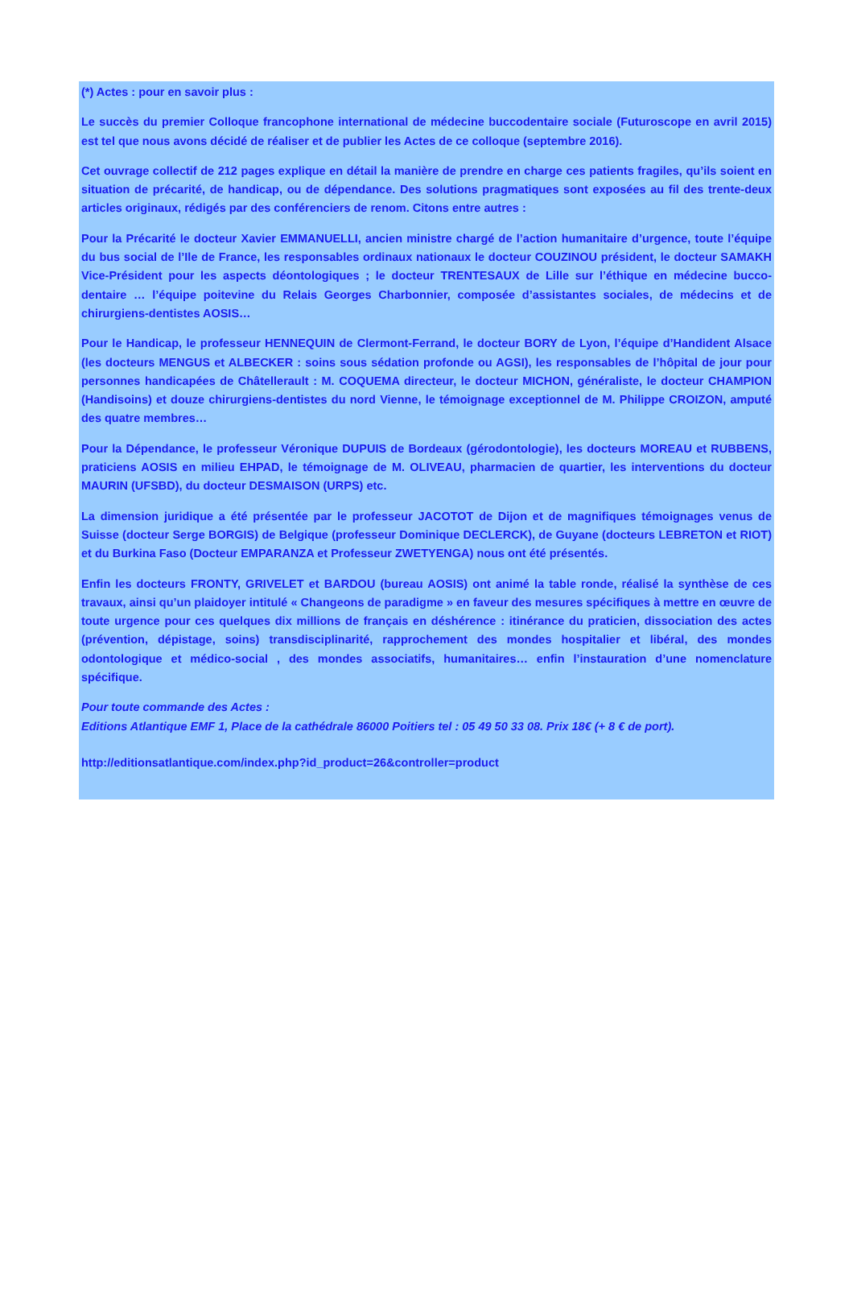(*) Actes : pour en savoir plus :
Le succès du premier Colloque francophone international de médecine buccodentaire sociale (Futuroscope en avril 2015) est tel que nous avons décidé de réaliser et de publier les Actes de ce colloque (septembre 2016).
Cet ouvrage collectif de 212 pages explique en détail la manière de prendre en charge ces patients fragiles, qu’ils soient en situation de précarité, de handicap, ou de dépendance. Des solutions pragmatiques sont exposées au fil des trente-deux articles originaux, rédigés par des conférenciers de renom. Citons entre autres :
Pour la Précarité le docteur Xavier EMMANUELLI, ancien ministre chargé de l’action humanitaire d’urgence, toute l’équipe du bus social de l’Ile de France, les responsables ordinaux nationaux le docteur COUZINOU président, le docteur SAMAKH Vice-Président pour les aspects déontologiques ; le docteur TRENTESAUX de Lille sur l’éthique en médecine bucco-dentaire … l’équipe poitevine du Relais Georges Charbonnier, composée d’assistantes sociales, de médecins et de chirurgiens-dentistes AOSIS…
Pour le Handicap, le professeur HENNEQUIN de Clermont-Ferrand, le docteur BORY de Lyon, l’équipe d’Handident Alsace (les docteurs MENGUS et ALBECKER : soins sous sédation profonde ou AGSI), les responsables de l’hôpital de jour pour personnes handicapées de Châtellerault : M. COQUEMA directeur, le docteur MICHON, généraliste, le docteur CHAMPION (Handisoins) et douze chirurgiens-dentistes du nord Vienne, le témoignage exceptionnel de M. Philippe CROIZON, amputé des quatre membres…
Pour la Dépendance, le professeur Véronique DUPUIS de Bordeaux (gérodontologie), les docteurs MOREAU et RUBBENS, praticiens AOSIS en milieu EHPAD, le témoignage de M. OLIVEAU, pharmacien de quartier, les interventions du docteur MAURIN (UFSBD), du docteur DESMAISON (URPS) etc.
La dimension juridique a été présentée par le professeur JACOTOT de Dijon et de magnifiques témoignages venus de Suisse (docteur Serge BORGIS) de Belgique (professeur Dominique DECLERCK), de Guyane (docteurs LEBRETON et RIOT) et du Burkina Faso (Docteur EMPARANZA et Professeur ZWETYENGA) nous ont été présentés.
Enfin les docteurs FRONTY, GRIVELET et BARDOU (bureau AOSIS) ont animé la table ronde, réalisé la synthèse de ces travaux, ainsi qu’un plaidoyer intitulé « Changeons de paradigme » en faveur des mesures spécifiques à mettre en œuvre de toute urgence pour ces quelques dix millions de français en déshérence : itinérance du praticien, dissociation des actes (prévention, dépistage, soins) transdisciplinarité, rapprochement des mondes hospitalier et libéral, des mondes odontologique et médico-social , des mondes associatifs, humanitaires… enfin l’instauration d’une nomenclature spécifique.
Pour toute commande des Actes :
Editions Atlantique EMF 1, Place de la cathédrale 86000 Poitiers tel : 05 49 50 33 08. Prix 18€ (+ 8 € de port).
http://editionsatlantique.com/index.php?id_product=26&controller=product